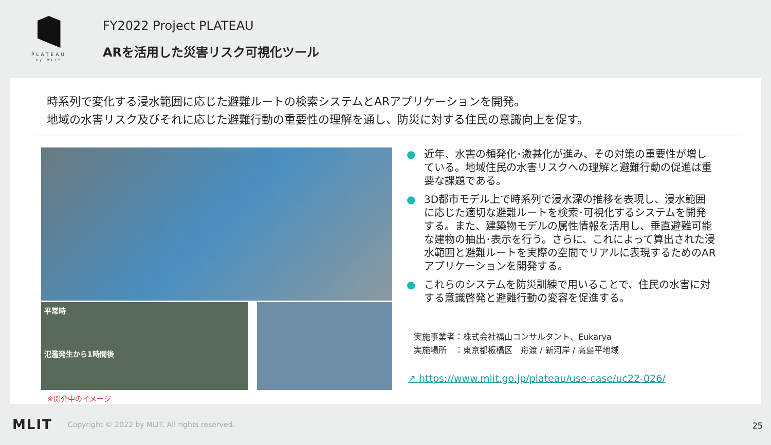PLATEAU
by MLIT
FY2022 Project PLATEAU
ARを活用した災害リスク可視化ツール
時系列で変化する浸水範囲に応じた避難ルートの検索システムとARアプリケーションを開発。
地域の水害リスク及びそれに応じた避難行動の重要性の理解を通し、防災に対する住民の意識向上を促す。
平常時
氾濫発生から1時間後
※開発中のイメージ
● 近年、水害の頻発化･激甚化が進み、その対策の重要性が増している。地域住民の水害リスクへの理解と避難行動の促進は重要な課題である。
● 3D都市モデル上で時系列で浸水深の推移を表現し、浸水範囲に応じた適切な避難ルートを検索･可視化するシステムを開発する。また、建築物モデルの属性情報を活用し、垂直避難可能な建物の抽出･表示を行う。さらに、これによって算出された浸水範囲と避難ルートを実際の空間でリアルに表現するためのARアプリケーションを開発する。
● これらのシステムを防災訓練で用いることで、住民の水害に対する意識啓発と避難行動の変容を促進する。
実施事業者：株式会社福山コンサルタント、Eukarya
実施場所　：東京都板橋区　舟渡 / 新河岸 / 高島平地域
↗ https://www.mlit.go.jp/plateau/use-case/uc22-026/
MLIT Copyright © 2022 by MLIT. All rights reserved.
25